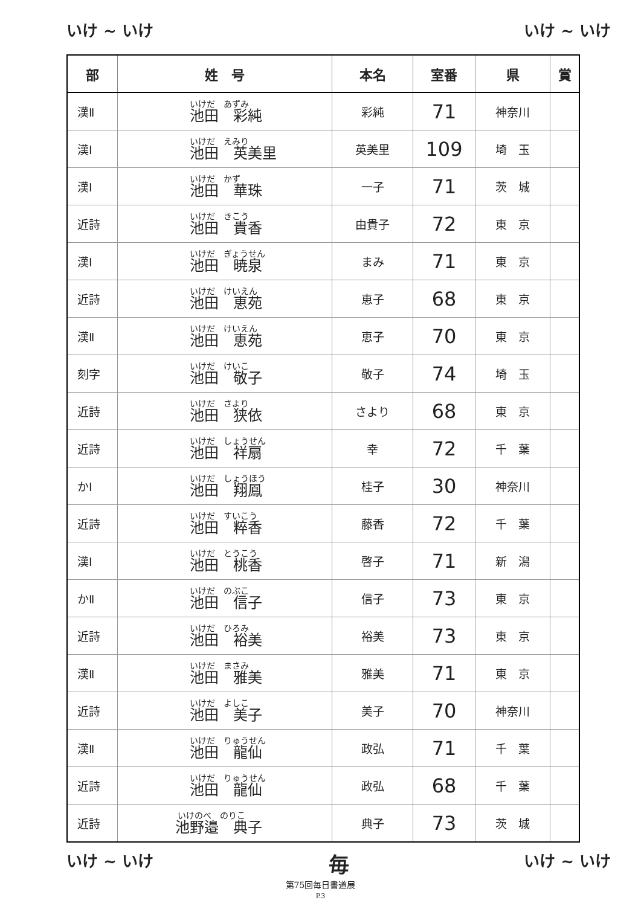いけ ~ いけ いけ ~ いけ
| 部 | 姓 号 | 本名 | 室番 | 県 | 賞 |
| --- | --- | --- | --- | --- | --- |
| 漢Ⅱ | いけだ あずみ 池田 彩純 | 彩純 | 71 | 神奈川 | |
| 漢Ⅰ | いけだ えみり 池田 英美里 | 英美里 | 109 | 埼 玉 | |
| 漢Ⅰ | いけだ かず 池田 華珠 | 一子 | 71 | 茨 城 | |
| 近詩 | いけだ きこう 池田 貴香 | 由貴子 | 72 | 東 京 | |
| 漢Ⅰ | いけだ ぎょうせん 池田 暁泉 | まみ | 71 | 東 京 | |
| 近詩 | いけだ けいえん 池田 恵苑 | 恵子 | 68 | 東 京 | |
| 漢Ⅱ | いけだ けいえん 池田 恵苑 | 恵子 | 70 | 東 京 | |
| 刻字 | いけだ けいこ 池田 敬子 | 敬子 | 74 | 埼 玉 | |
| 近詩 | いけだ さより 池田 狭依 | さより | 68 | 東 京 | |
| 近詩 | いけだ しょうせん 池田 祥扇 | 幸 | 72 | 千 葉 | |
| かⅠ | いけだ しょうほう 池田 翔鳳 | 桂子 | 30 | 神奈川 | |
| 近詩 | いけだ すいこう 池田 粹香 | 藤香 | 72 | 千 葉 | |
| 漢Ⅰ | いけだ とうこう 池田 桃香 | 啓子 | 71 | 新 潟 | |
| かⅡ | いけだ のぶこ 池田 信子 | 信子 | 73 | 東 京 | |
| 近詩 | いけだ ひろみ 池田 裕美 | 裕美 | 73 | 東 京 | |
| 漢Ⅱ | いけだ まさみ 池田 雅美 | 雅美 | 71 | 東 京 | |
| 近詩 | いけだ よしこ 池田 美子 | 美子 | 70 | 神奈川 | |
| 漢Ⅱ | いけだ りゅうせん 池田 龍仙 | 政弘 | 71 | 千 葉 | |
| 近詩 | いけだ りゅうせん 池田 龍仙 | 政弘 | 68 | 千 葉 | |
| 近詩 | いけのべ のりこ 池野邉 典子 | 典子 | 73 | 茨 城 | |
いけ ~ いけ 毎 いけ ~ いけ
第75回毎日書道展
P.3